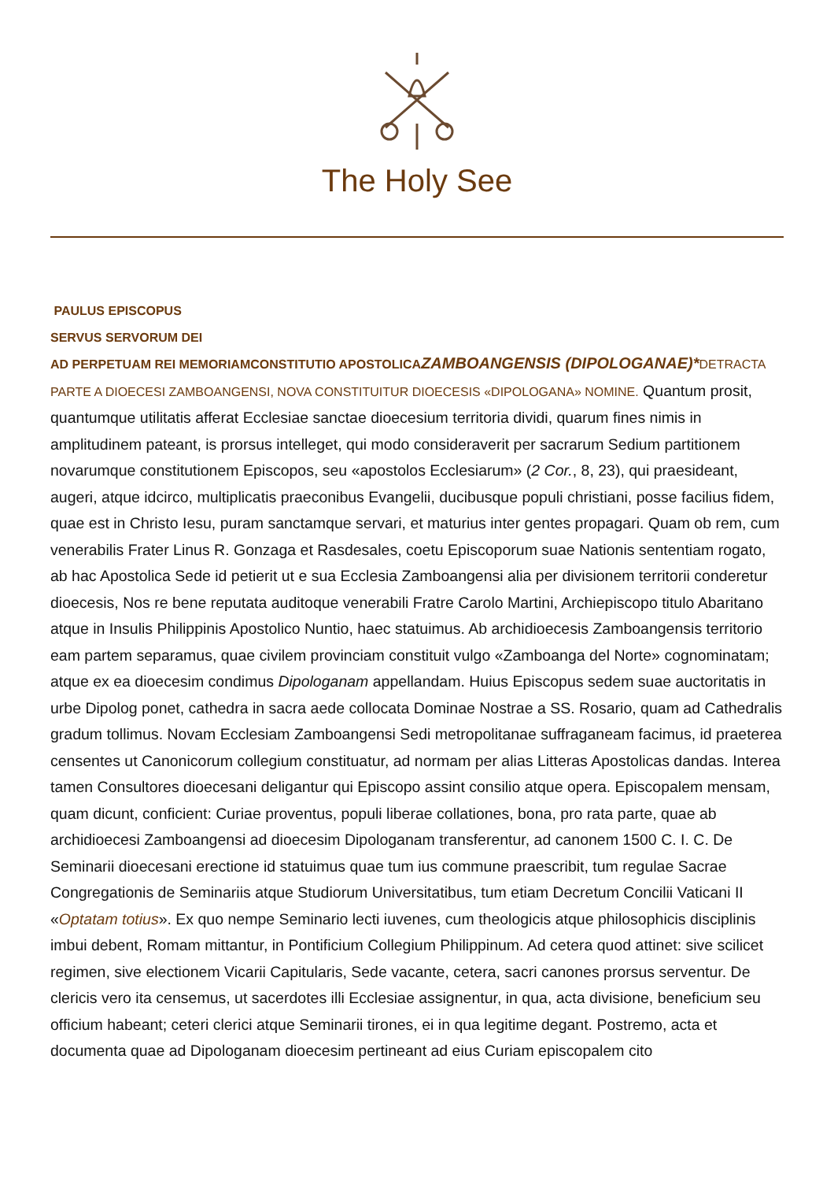The Holy See
PAULUS EPISCOPUS
SERVUS SERVORUM DEI
AD PERPETUAM REI MEMORIAM CONSTITUTIO APOSTOLICA ZAMBOANGENSIS (DIPOLOGANAE)*DETRACTA PARTE A DIOECESI ZAMBOANGENSI, NOVA CONSTITUITUR DIOECESIS «DIPOLOGANA» NOMINE. Quantum prosit, quantumque utilitatis afferat Ecclesiae sanctae dioecesium territoria dividi, quarum fines nimis in amplitudinem pateant, is prorsus intelleget, qui modo consideraverit per sacrarum Sedium partitionem novarumque constitutionem Episcopos, seu «apostolos Ecclesiarum» (2 Cor., 8, 23), qui praesideant, augeri, atque idcirco, multiplicatis praeconibus Evangelii, ducibusque populi christiani, posse facilius fidem, quae est in Christo Iesu, puram sanctamque servari, et maturius inter gentes propagari. Quam ob rem, cum venerabilis Frater Linus R. Gonzaga et Rasdesales, coetu Episcoporum suae Nationis sententiam rogato, ab hac Apostolica Sede id petierit ut e sua Ecclesia Zamboangensi alia per divisionem territorii conderetur dioecesis, Nos re bene reputata auditoque venerabili Fratre Carolo Martini, Archiepiscopo titulo Abaritano atque in Insulis Philippinis Apostolico Nuntio, haec statuimus. Ab archidioecesis Zamboangensis territorio eam partem separamus, quae civilem provinciam constituit vulgo «Zamboanga del Norte» cognominatam; atque ex ea dioecesim condimus Dipologanam appellandam. Huius Episcopus sedem suae auctoritatis in urbe Dipolog ponet, cathedra in sacra aede collocata Dominae Nostrae a SS. Rosario, quam ad Cathedralis gradum tollimus. Novam Ecclesiam Zamboangensi Sedi metropolitanae suffraganeam facimus, id praeterea censentes ut Canonicorum collegium constituatur, ad normam per alias Litteras Apostolicas dandas. Interea tamen Consultores dioecesani deligantur qui Episcopo assint consilio atque opera. Episcopalem mensam, quam dicunt, conficient: Curiae proventus, populi liberae collationes, bona, pro rata parte, quae ab archidioecesi Zamboangensi ad dioecesim Dipologanam transferentur, ad canonem 1500 C. I. C. De Seminarii dioecesani erectione id statuimus quae tum ius commune praescribit, tum regulae Sacrae Congregationis de Seminariis atque Studiorum Universitatibus, tum etiam Decretum Concilii Vaticani II «Optatam totius». Ex quo nempe Seminario lecti iuvenes, cum theologicis atque philosophicis disciplinis imbui debent, Romam mittantur, in Pontificium Collegium Philippinum. Ad cetera quod attinet: sive scilicet regimen, sive electionem Vicarii Capitularis, Sede vacante, cetera, sacri canones prorsus serventur. De clericis vero ita censemus, ut sacerdotes illi Ecclesiae assignentur, in qua, acta divisione, beneficium seu officium habeant; ceteri clerici atque Seminarii tirones, ei in qua legitime degant. Postremo, acta et documenta quae ad Dipologanam dioecesim pertineant ad eius Curiam episcopalem cito